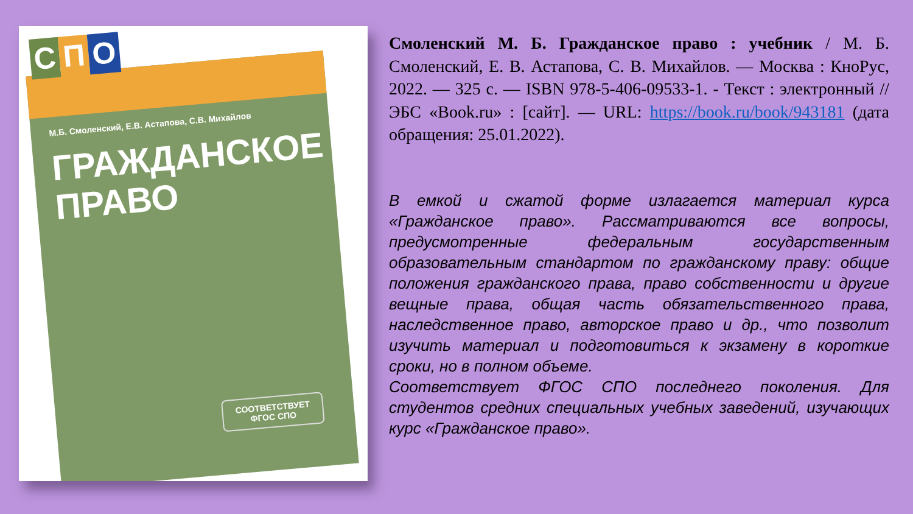С П О
М.Б. Смоленский, Е.В. Астапова, С.В. Михайлов
ГРАЖДАНСКОЕ
ПРАВО
СООТВЕТСТВУЕТ
ФГОС СПО
Смоленский М. Б. Гражданское право : учебник / М. Б. Смоленский, Е. В. Астапова, С. В. Михайлов. — Москва : КноРус, 2022. — 325 с. — ISBN 978-5-406-09533-1. - Текст : электронный // ЭБС «Book.ru» : [сайт]. — URL: https://book.ru/book/943181 (дата обращения: 25.01.2022).
В емкой и сжатой форме излагается материал курса «Гражданское право». Рассматриваются все вопросы, предусмотренные федеральным государственным образовательным стандартом по гражданскому праву: общие положения гражданского права, право собственности и другие вещные права, общая часть обязательственного права, наследственное право, авторское право и др., что позволит изучить материал и подготовиться к экзамену в короткие сроки, но в полном объеме.
Соответствует ФГОС СПО последнего поколения. Для студентов средних специальных учебных заведений, изучающих курс «Гражданское право».